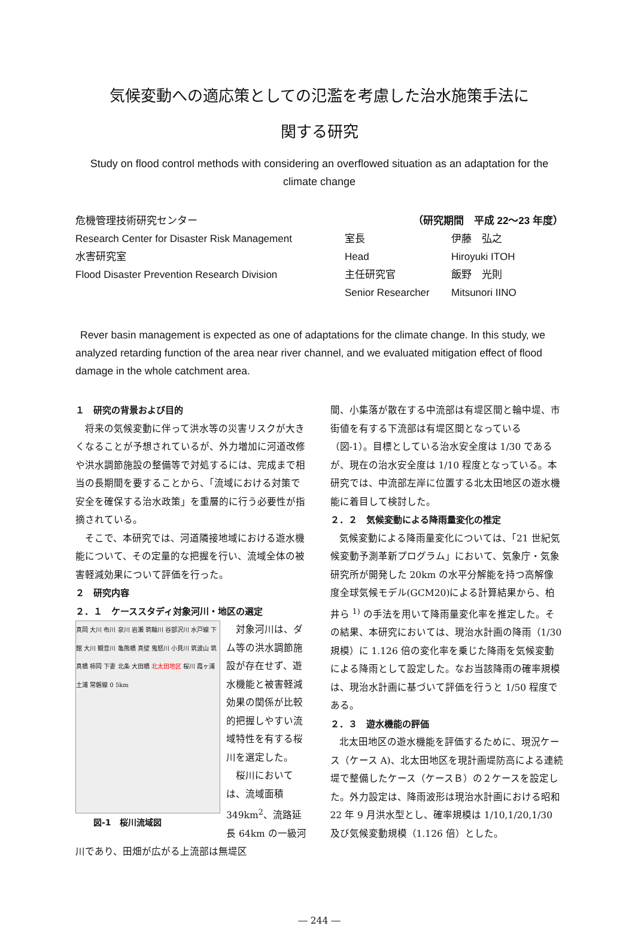気候変動への適応策としての氾濫を考慮した治水施策手法に
関する研究
Study on flood control methods with considering an overflowed situation as an adaptation for the climate change
危機管理技術研究センター
Research Center for Disaster Risk Management
水害研究室
Flood Disaster Prevention Research Division
（研究期間　平成 22～23 年度）
室長 伊藤　弘之
Head Hiroyuki ITOH
主任研究官 飯野　光則
Senior Researcher Mitsunori IINO
Rever basin management is expected as one of adaptations for the climate change. In this study, we analyzed retarding function of the area near river channel, and we evaluated mitigation effect of flood damage in the whole catchment area.
１　研究の背景および目的
将来の気候変動に伴って洪水等の災害リスクが大きくなることが予想されているが、外力増加に河道改修や洪水調節施設の整備等で対処するには、完成まで相当の長期間を要することから、「流域における対策で安全を確保する治水政策」を重層的に行う必要性が指摘されている。
そこで、本研究では、河道隣接地域における遊水機能について、その定量的な把握を行い、流域全体の被害軽減効果について評価を行った。
２　研究内容
２．１　ケーススタディ対象河川・地区の選定
真岡 大川 布川 泉川 岩瀬 筑輪川 谷部沢川 水戸線 下館 大川 観音川 亀熊橋 真壁 鬼怒川 小貝川 筑波山 筑真橋 柿岡 下妻 北条 大田橋 北太田地区 桜川 霞ヶ浦 土浦 常磐線 0 5km
図-1　桜川流域図
対象河川は、ダム等の洪水調節施設が存在せず、遊水機能と被害軽減効果の関係が比較的把握しやすい流域特性を有する桜川を選定した。
桜川においては、流域面積 349km<sup>2</sup>、流路延長 64km の一級河川であり、田畑が広がる上流部は無堤区
間、小集落が散在する中流部は有堤区間と輪中堤、市街値を有する下流部は有堤区間となっている（図-1）。目標としている治水安全度は 1/30 であるが、現在の治水安全度は 1/10 程度となっている。本研究では、中流部左岸に位置する北太田地区の遊水機能に着目して検討した。
２．２　気候変動による降雨量変化の推定
気候変動による降雨量変化については、「21 世紀気候変動予測革新プログラム」において、気象庁・気象研究所が開発した 20km の水平分解能を持つ高解像度全球気候モデル(GCM20)による計算結果から、柏井ら <sup>1)</sup> の手法を用いて降雨量変化率を推定した。その結果、本研究においては、現治水計画の降雨（1/30 規模）に 1.126 倍の変化率を乗じた降雨を気候変動による降雨として設定した。なお当該降雨の確率規模は、現治水計画に基づいて評価を行うと 1/50 程度である。
２．３　遊水機能の評価
北太田地区の遊水機能を評価するために、現況ケース（ケース A)、北太田地区を現計画堤防高による連続堤で整備したケース（ケースＢ）の２ケースを設定した。外力設定は、降雨波形は現治水計画における昭和 22 年 9 月洪水型とし、確率規模は 1/10,1/20,1/30 及び気候変動規模（1.126 倍）とした。
― 244 ―